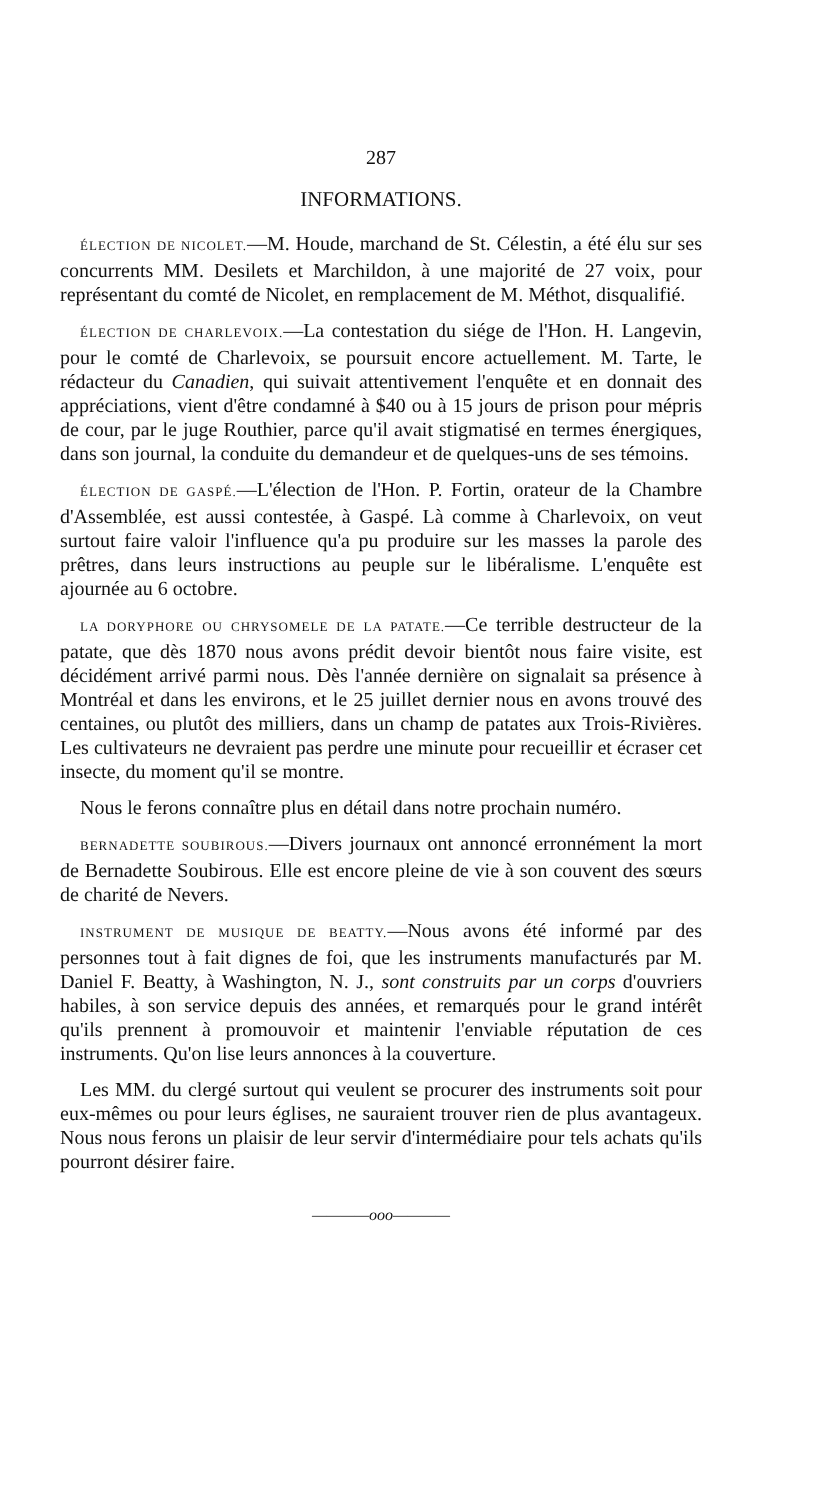287
INFORMATIONS.
ÉLECTION DE NICOLET.—M. Houde, marchand de St. Célestin, a été élu sur ses concurrents MM. Desilets et Marchildon, à une majorité de 27 voix, pour représentant du comté de Nicolet, en remplacement de M. Méthot, disqualifié.
ÉLECTION DE CHARLEVOIX.—La contestation du siége de l'Hon. H. Langevin, pour le comté de Charlevoix, se poursuit encore actuellement. M. Tarte, le rédacteur du Canadien, qui suivait attentivement l'enquête et en donnait des appréciations, vient d'être condamné à $40 ou à 15 jours de prison pour mépris de cour, par le juge Routhier, parce qu'il avait stigmatisé en termes énergiques, dans son journal, la conduite du demandeur et de quelques-uns de ses témoins.
ÉLECTION DE GASPÉ.—L'élection de l'Hon. P. Fortin, orateur de la Chambre d'Assemblée, est aussi contestée, à Gaspé. Là comme à Charlevoix, on veut surtout faire valoir l'influence qu'a pu produire sur les masses la parole des prêtres, dans leurs instructions au peuple sur le libéralisme. L'enquête est ajournée au 6 octobre.
LA DORYPHORE OU CHRYSOMELE DE LA PATATE.—Ce terrible destructeur de la patate, que dès 1870 nous avons prédit devoir bientôt nous faire visite, est décidément arrivé parmi nous. Dès l'année dernière on signalait sa présence à Montréal et dans les environs, et le 25 juillet dernier nous en avons trouvé des centaines, ou plutôt des milliers, dans un champ de patates aux Trois-Rivières. Les cultivateurs ne devraient pas perdre une minute pour recueillir et écraser cet insecte, du moment qu'il se montre.
Nous le ferons connaître plus en détail dans notre prochain numéro.
BERNADETTE SOUBIROUS.—Divers journaux ont annoncé erronnément la mort de Bernadette Soubirous. Elle est encore pleine de vie à son couvent des sœurs de charité de Nevers.
INSTRUMENT DE MUSIQUE DE BEATTY.—Nous avons été informé par des personnes tout à fait dignes de foi, que les instruments manufacturés par M. Daniel F. Beatty, à Washington, N. J., sont construits par un corps d'ouvriers habiles, à son service depuis des années, et remarqués pour le grand intérêt qu'ils prennent à promouvoir et maintenir l'enviable réputation de ces instruments. Qu'on lise leurs annonces à la couverture.
Les MM. du clergé surtout qui veulent se procurer des instruments soit pour eux-mêmes ou pour leurs églises, ne sauraient trouver rien de plus avantageux. Nous nous ferons un plaisir de leur servir d'intermédiaire pour tels achats qu'ils pourront désirer faire.
————ooo————